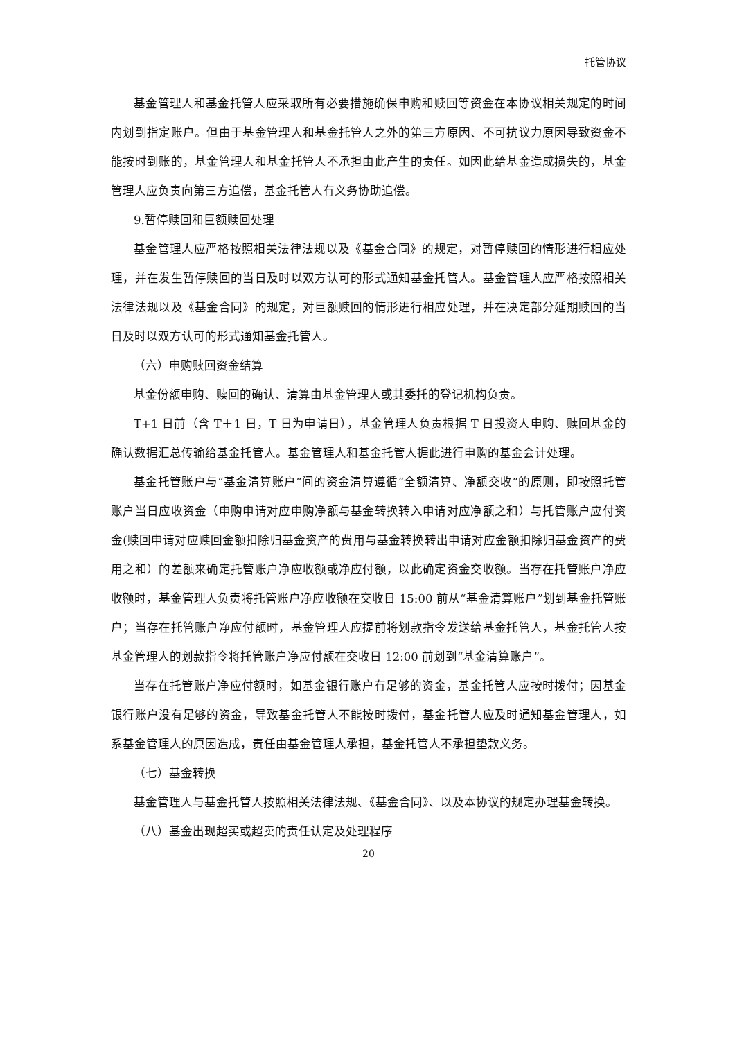托管协议
基金管理人和基金托管人应采取所有必要措施确保申购和赎回等资金在本协议相关规定的时间内划到指定账户。但由于基金管理人和基金托管人之外的第三方原因、不可抗议力原因导致资金不能按时到账的，基金管理人和基金托管人不承担由此产生的责任。如因此给基金造成损失的，基金管理人应负责向第三方追偿，基金托管人有义务协助追偿。
9.暂停赎回和巨额赎回处理
基金管理人应严格按照相关法律法规以及《基金合同》的规定，对暂停赎回的情形进行相应处理，并在发生暂停赎回的当日及时以双方认可的形式通知基金托管人。基金管理人应严格按照相关法律法规以及《基金合同》的规定，对巨额赎回的情形进行相应处理，并在决定部分延期赎回的当日及时以双方认可的形式通知基金托管人。
（六）申购赎回资金结算
基金份额申购、赎回的确认、清算由基金管理人或其委托的登记机构负责。
T+1 日前（含 T＋1 日，T 日为申请日），基金管理人负责根据 T 日投资人申购、赎回基金的确认数据汇总传输给基金托管人。基金管理人和基金托管人据此进行申购的基金会计处理。
基金托管账户与“基金清算账户”间的资金清算遵循“全额清算、净额交收”的原则，即按照托管账户当日应收资金（申购申请对应申购净额与基金转换转入申请对应净额之和）与托管账户应付资金(赎回申请对应赎回金额扣除归基金资产的费用与基金转换转出申请对应金额扣除归基金资产的费用之和）的差额来确定托管账户净应收额或净应付额，以此确定资金交收额。当存在托管账户净应收额时，基金管理人负责将托管账户净应收额在交收日 15:00 前从“基金清算账户”划到基金托管账户；当存在托管账户净应付额时，基金管理人应提前将划款指令发送给基金托管人，基金托管人按基金管理人的划款指令将托管账户净应付额在交收日 12:00 前划到“基金清算账户”。
当存在托管账户净应付额时，如基金银行账户有足够的资金，基金托管人应按时拨付；因基金银行账户没有足够的资金，导致基金托管人不能按时拨付，基金托管人应及时通知基金管理人，如系基金管理人的原因造成，责任由基金管理人承担，基金托管人不承担垫款义务。
（七）基金转换
基金管理人与基金托管人按照相关法律法规、《基金合同》、以及本协议的规定办理基金转换。
（八）基金出现超买或超卖的责任认定及处理程序
20